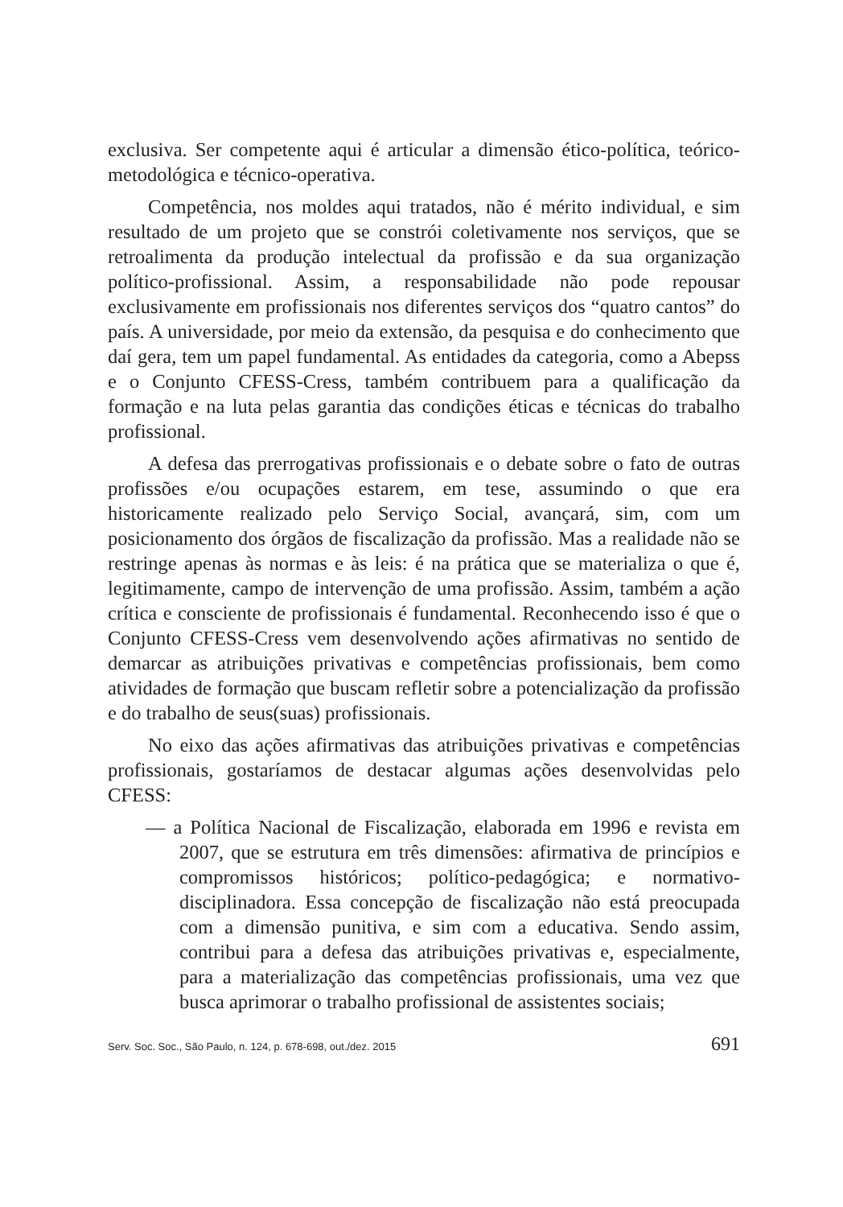exclusiva. Ser competente aqui é articular a dimensão ético-política, teórico-metodológica e técnico-operativa.
Competência, nos moldes aqui tratados, não é mérito individual, e sim resultado de um projeto que se constrói coletivamente nos serviços, que se retroalimenta da produção intelectual da profissão e da sua organização político-profissional. Assim, a responsabilidade não pode repousar exclusivamente em profissionais nos diferentes serviços dos “quatro cantos” do país. A universidade, por meio da extensão, da pesquisa e do conhecimento que daí gera, tem um papel fundamental. As entidades da categoria, como a Abepss e o Conjunto CFESS-Cress, também contribuem para a qualificação da formação e na luta pelas garantia das condições éticas e técnicas do trabalho profissional.
A defesa das prerrogativas profissionais e o debate sobre o fato de outras profissões e/ou ocupações estarem, em tese, assumindo o que era historicamente realizado pelo Serviço Social, avançará, sim, com um posicionamento dos órgãos de fiscalização da profissão. Mas a realidade não se restringe apenas às normas e às leis: é na prática que se materializa o que é, legitimamente, campo de intervenção de uma profissão. Assim, também a ação crítica e consciente de profissionais é fundamental. Reconhecendo isso é que o Conjunto CFESS-Cress vem desenvolvendo ações afirmativas no sentido de demarcar as atribuições privativas e competências profissionais, bem como atividades de formação que buscam refletir sobre a potencialização da profissão e do trabalho de seus(suas) profissionais.
No eixo das ações afirmativas das atribuições privativas e competências profissionais, gostaríamos de destacar algumas ações desenvolvidas pelo CFESS:
— a Política Nacional de Fiscalização, elaborada em 1996 e revista em 2007, que se estrutura em três dimensões: afirmativa de princípios e compromissos históricos; político-pedagógica; e normativo-disciplinadora. Essa concepção de fiscalização não está preocupada com a dimensão punitiva, e sim com a educativa. Sendo assim, contribui para a defesa das atribuições privativas e, especialmente, para a materialização das competências profissionais, uma vez que busca aprimorar o trabalho profissional de assistentes sociais;
Serv. Soc. Soc., São Paulo, n. 124, p. 678-698, out./dez. 2015 691